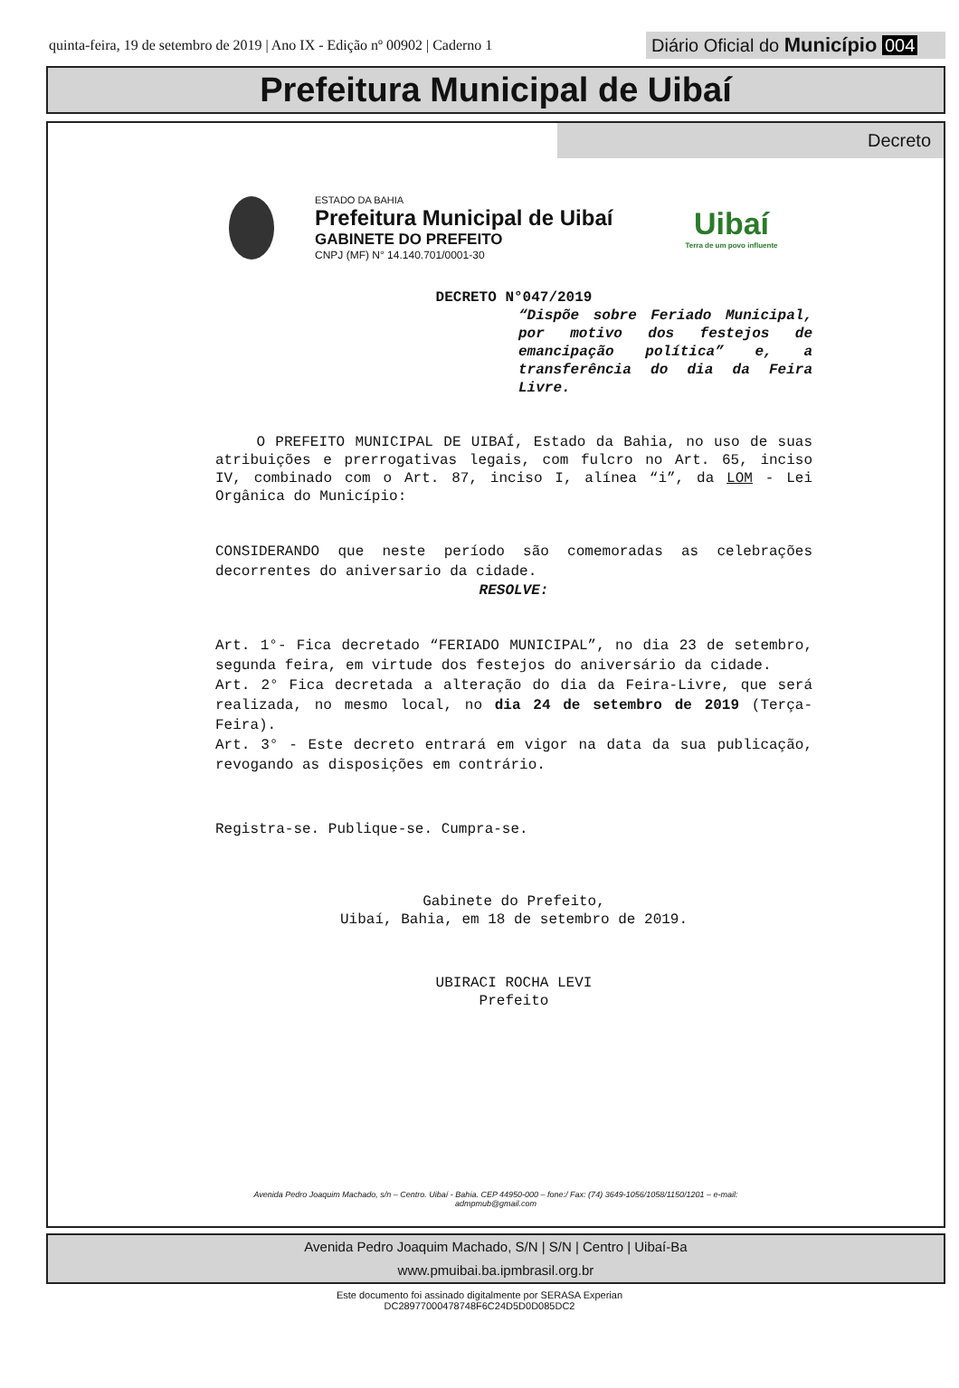quinta-feira, 19 de setembro de 2019 | Ano IX - Edição nº 00902 | Caderno 1
Diário Oficial do Município 004
Prefeitura Municipal de Uibaí
Decreto
ESTADO DA BAHIA
Prefeitura Municipal de Uibaí
GABINETE DO PREFEITO
CNPJ (MF) N° 14.140.701/0001-30
Uibaí
Terra de um povo influente
DECRETO N°047/2019
“Dispõe sobre Feriado Municipal, por motivo dos festejos de emancipação política” e, a transferência do dia da Feira Livre.
O PREFEITO MUNICIPAL DE UIBAÍ, Estado da Bahia, no uso de suas atribuições e prerrogativas legais, com fulcro no Art. 65, inciso IV, combinado com o Art. 87, inciso I, alínea “i”, da LOM - Lei Orgânica do Município:
CONSIDERANDO que neste período são comemoradas as celebrações decorrentes do aniversario da cidade.
RESOLVE:
Art. 1°- Fica decretado “FERIADO MUNICIPAL”, no dia 23 de setembro, segunda feira, em virtude dos festejos do aniversário da cidade.
Art. 2° Fica decretada a alteração do dia da Feira-Livre, que será realizada, no mesmo local, no dia 24 de setembro de 2019 (Terça-Feira).
Art. 3° - Este decreto entrará em vigor na data da sua publicação, revogando as disposições em contrário.
Registra-se. Publique-se. Cumpra-se.
Gabinete do Prefeito,
Uibaí, Bahia, em 18 de setembro de 2019.
UBIRACI ROCHA LEVI
Prefeito
Avenida Pedro Joaquim Machado, s/n – Centro. Uibaí - Bahia. CEP 44950-000 – fone:/ Fax: (74) 3649-1056/1058/1150/1201 – e-mail:
admpmub@gmail.com
Avenida Pedro Joaquim Machado, S/N | S/N | Centro | Uibaí-Ba
www.pmuibai.ba.ipmbrasil.org.br
Este documento foi assinado digitalmente por SERASA Experian
DC28977000478748F6C24D5D0D085DC2